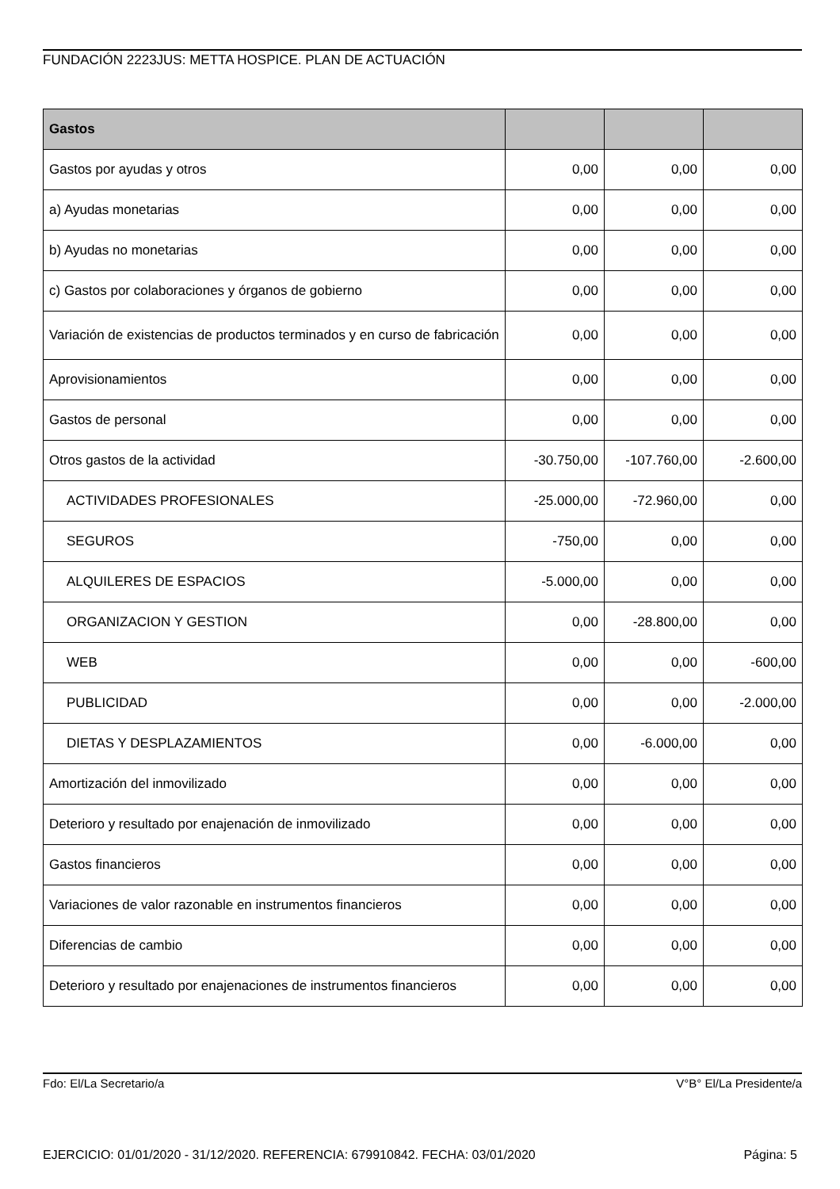FUNDACIÓN 2223JUS: METTA HOSPICE. PLAN DE ACTUACIÓN
| Gastos | | | |
| --- | --- | --- | --- |
| Gastos por ayudas y otros | 0,00 | 0,00 | 0,00 |
| a) Ayudas monetarias | 0,00 | 0,00 | 0,00 |
| b) Ayudas no monetarias | 0,00 | 0,00 | 0,00 |
| c) Gastos por colaboraciones y órganos de gobierno | 0,00 | 0,00 | 0,00 |
| Variación de existencias de productos terminados y en curso de fabricación | 0,00 | 0,00 | 0,00 |
| Aprovisionamientos | 0,00 | 0,00 | 0,00 |
| Gastos de personal | 0,00 | 0,00 | 0,00 |
| Otros gastos de la actividad | -30.750,00 | -107.760,00 | -2.600,00 |
| ACTIVIDADES PROFESIONALES | -25.000,00 | -72.960,00 | 0,00 |
| SEGUROS | -750,00 | 0,00 | 0,00 |
| ALQUILERES DE ESPACIOS | -5.000,00 | 0,00 | 0,00 |
| ORGANIZACION Y GESTION | 0,00 | -28.800,00 | 0,00 |
| WEB | 0,00 | 0,00 | -600,00 |
| PUBLICIDAD | 0,00 | 0,00 | -2.000,00 |
| DIETAS Y DESPLAZAMIENTOS | 0,00 | -6.000,00 | 0,00 |
| Amortización del inmovilizado | 0,00 | 0,00 | 0,00 |
| Deterioro y resultado por enajenación de inmovilizado | 0,00 | 0,00 | 0,00 |
| Gastos financieros | 0,00 | 0,00 | 0,00 |
| Variaciones de valor razonable en instrumentos financieros | 0,00 | 0,00 | 0,00 |
| Diferencias de cambio | 0,00 | 0,00 | 0,00 |
| Deterioro y resultado por enajenaciones de instrumentos financieros | 0,00 | 0,00 | 0,00 |
Fdo: El/La Secretario/a V°B° El/La Presidente/a
EJERCICIO: 01/01/2020 - 31/12/2020. REFERENCIA: 679910842. FECHA: 03/01/2020 Página: 5